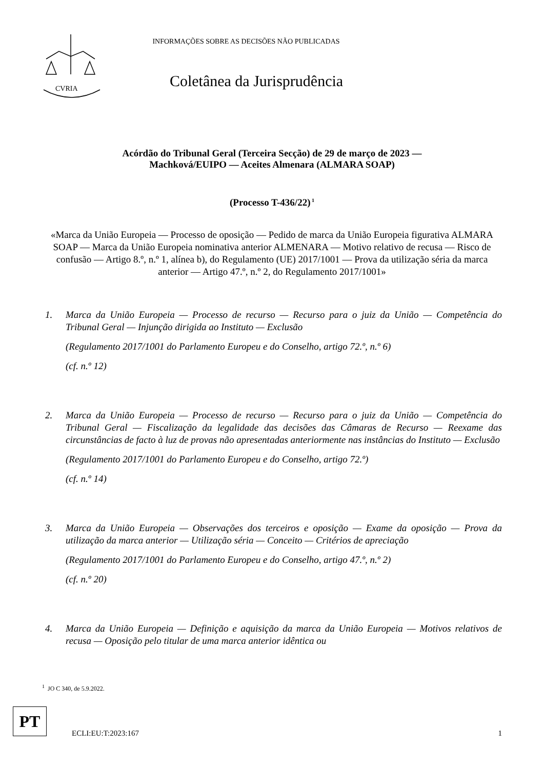CVRIA
INFORMAÇÕES SOBRE AS DECISÕES NÃO PUBLICADAS
Coletânea da Jurisprudência
Acórdão do Tribunal Geral (Terceira Secção) de 29 de março de 2023 —
Machková/EUIPO — Aceites Almenara (ALMARA SOAP)
(Processo T-436/22)<sup>1</sup>
«Marca da União Europeia — Processo de oposição — Pedido de marca da União Europeia figurativa ALMARA SOAP — Marca da União Europeia nominativa anterior ALMENARA — Motivo relativo de recusa — Risco de confusão — Artigo 8.º, n.º 1, alínea b), do Regulamento (UE) 2017/1001 — Prova da utilização séria da marca anterior — Artigo 47.º, n.º 2, do Regulamento 2017/1001»
1. Marca da União Europeia — Processo de recurso — Recurso para o juiz da União — Competência do Tribunal Geral — Injunção dirigida ao Instituto — Exclusão
(Regulamento 2017/1001 do Parlamento Europeu e do Conselho, artigo 72.º, n.º 6)
(cf. n.º 12)
2. Marca da União Europeia — Processo de recurso — Recurso para o juiz da União — Competência do Tribunal Geral — Fiscalização da legalidade das decisões das Câmaras de Recurso — Reexame das circunstâncias de facto à luz de provas não apresentadas anteriormente nas instâncias do Instituto — Exclusão
(Regulamento 2017/1001 do Parlamento Europeu e do Conselho, artigo 72.º)
(cf. n.º 14)
3. Marca da União Europeia — Observações dos terceiros e oposição — Exame da oposição — Prova da utilização da marca anterior — Utilização séria — Conceito — Critérios de apreciação
(Regulamento 2017/1001 do Parlamento Europeu e do Conselho, artigo 47.º, n.º 2)
(cf. n.º 20)
4. Marca da União Europeia — Definição e aquisição da marca da União Europeia — Motivos relativos de recusa — Oposição pelo titular de uma marca anterior idêntica ou
<sup>1</sup> JO C 340, de 5.9.2022.
PT
ECLI:EU:T:2023:167 1